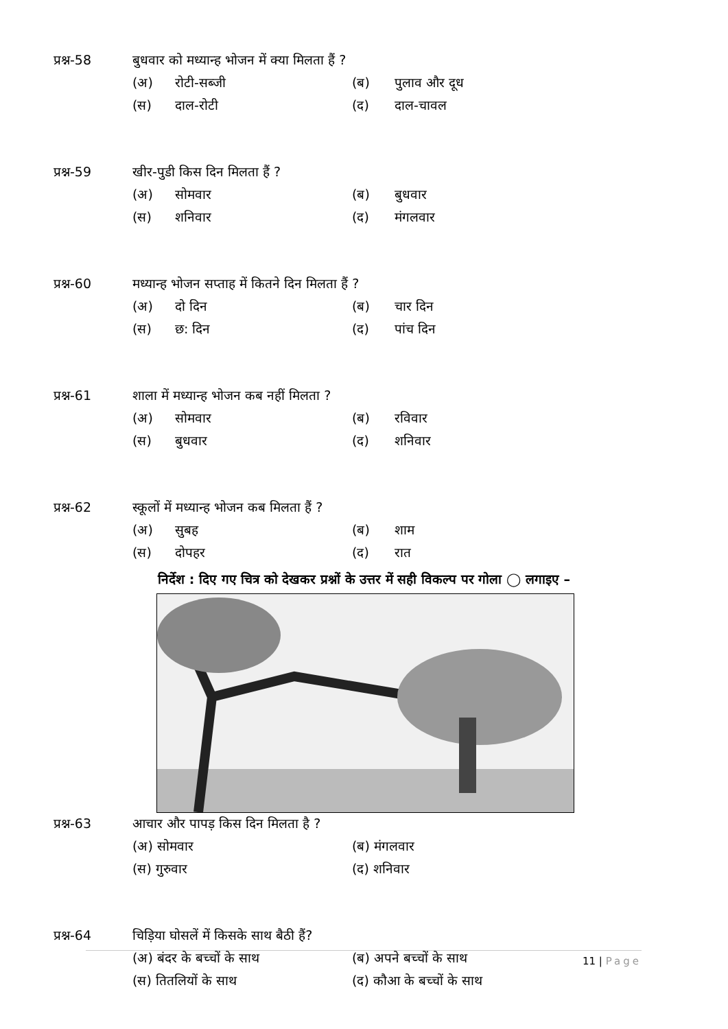प्रश्न-58 बुधवार को मध्यान्ह भोजन में क्या मिलता हैं ?
(अ) रोटी-सब्जी (ब) पुलाव और दूध
(स) दाल-रोटी (द) दाल-चावल
प्रश्न-59 खीर-पुडी किस दिन मिलता हैं ?
(अ) सोमवार (ब) बुधवार
(स) शनिवार (द) मंगलवार
प्रश्न-60 मध्यान्ह भोजन सप्ताह में कितने दिन मिलता हैं ?
(अ) दो दिन (ब) चार दिन
(स) छ: दिन (द) पांच दिन
प्रश्न-61 शाला में मध्यान्ह भोजन कब नहीं मिलता ?
(अ) सोमवार (ब) रविवार
(स) बुधवार (द) शनिवार
प्रश्न-62 स्कूलों में मध्यान्ह भोजन कब मिलता हैं ?
(अ) सुबह (ब) शाम
(स) दोपहर (द) रात
निर्देश : दिए गए चित्र को देखकर प्रश्नों के उत्तर में सही विकल्प पर गोला ◯ लगाइए –
प्रश्न-63 आचार और पापड़ किस दिन मिलता है ?
(अ) सोमवार (ब) मंगलवार
(स) गुरुवार (द) शनिवार
प्रश्न-64 चिड़िया घोसलें में किसके साथ बैठी हैं?
(अ) बंदर के बच्चों के साथ (ब) अपने बच्चों के साथ
(स) तितलियों के साथ (द) कौआ के बच्चों के साथ
11 | Page